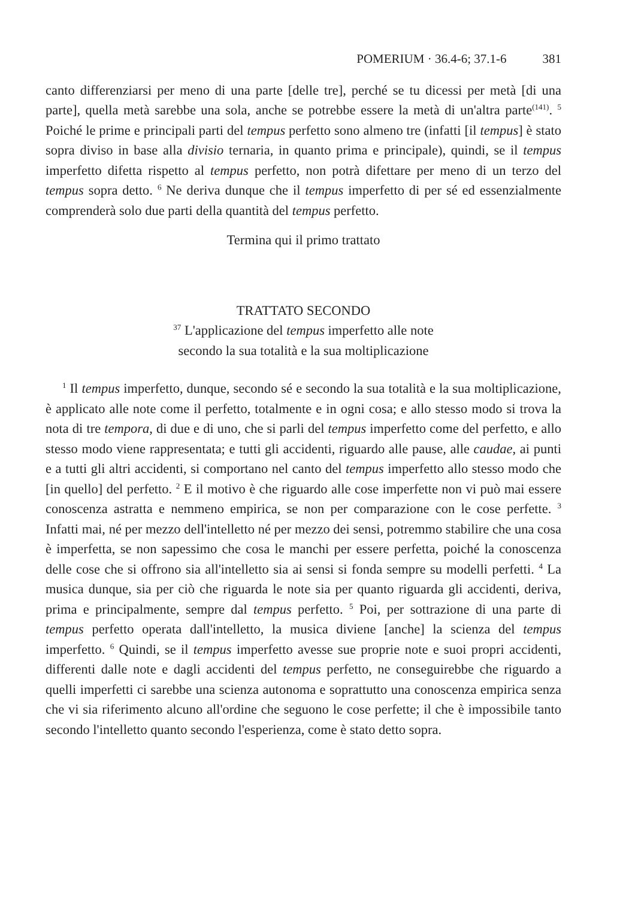POMERIUM · 36.4-6; 37.1-6 381
canto differenziarsi per meno di una parte [delle tre], perché se tu dicessi per metà [di una parte], quella metà sarebbe una sola, anche se potrebbe essere la metà di un'altra parte<sup>(141)</sup>. <sup>5</sup> Poiché le prime e principali parti del tempus perfetto sono almeno tre (infatti [il tempus] è stato sopra diviso in base alla divisio ternaria, in quanto prima e principale), quindi, se il tempus imperfetto difetta rispetto al tempus perfetto, non potrà difettare per meno di un terzo del tempus sopra detto. <sup>6</sup> Ne deriva dunque che il tempus imperfetto di per sé ed essenzialmente comprenderà solo due parti della quantità del tempus perfetto.
Termina qui il primo trattato
TRATTATO SECONDO
<sup>37</sup> L'applicazione del tempus imperfetto alle note
secondo la sua totalità e la sua moltiplicazione
<sup>1</sup> Il tempus imperfetto, dunque, secondo sé e secondo la sua totalità e la sua moltiplicazione, è applicato alle note come il perfetto, totalmente e in ogni cosa; e allo stesso modo si trova la nota di tre tempora, di due e di uno, che si parli del tempus imperfetto come del perfetto, e allo stesso modo viene rappresentata; e tutti gli accidenti, riguardo alle pause, alle caudae, ai punti e a tutti gli altri accidenti, si comportano nel canto del tempus imperfetto allo stesso modo che [in quello] del perfetto. <sup>2</sup> E il motivo è che riguardo alle cose imperfette non vi può mai essere conoscenza astratta e nemmeno empirica, se non per comparazione con le cose perfette. <sup>3</sup> Infatti mai, né per mezzo dell'intelletto né per mezzo dei sensi, potremmo stabilire che una cosa è imperfetta, se non sapessimo che cosa le manchi per essere perfetta, poiché la conoscenza delle cose che si offrono sia all'intelletto sia ai sensi si fonda sempre su modelli perfetti. <sup>4</sup> La musica dunque, sia per ciò che riguarda le note sia per quanto riguarda gli accidenti, deriva, prima e principalmente, sempre dal tempus perfetto. <sup>5</sup> Poi, per sottrazione di una parte di tempus perfetto operata dall'intelletto, la musica diviene [anche] la scienza del tempus imperfetto. <sup>6</sup> Quindi, se il tempus imperfetto avesse sue proprie note e suoi propri accidenti, differenti dalle note e dagli accidenti del tempus perfetto, ne conseguirebbe che riguardo a quelli imperfetti ci sarebbe una scienza autonoma e soprattutto una conoscenza empirica senza che vi sia riferimento alcuno all'ordine che seguono le cose perfette; il che è impossibile tanto secondo l'intelletto quanto secondo l'esperienza, come è stato detto sopra.